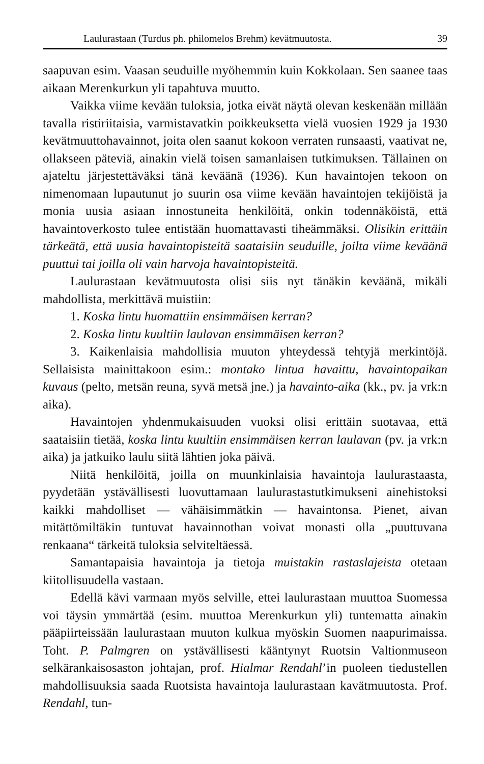Laulurastaan (Turdus ph. philomelos Brehm) kevätmuutosta. 39
saapuvan esim. Vaasan seuduille myöhemmin kuin Kokkolaan. Sen saanee taas aikaan Merenkurkun yli tapahtuva muutto.
Vaikka viime kevään tuloksia, jotka eivät näytä olevan keskenään millään tavalla ristiriitaisia, varmistavatkin poikkeuksetta vielä vuosien 1929 ja 1930 kevätmuuttohavainnot, joita olen saanut kokoon verraten runsaasti, vaativat ne, ollakseen päteviä, ainakin vielä toisen samanlaisen tutkimuksen. Tällainen on ajateltu järjestettäväksi tänä keväänä (1936). Kun havaintojen tekoon on nimenomaan lupautunut jo suurin osa viime kevään havaintojen tekijöistä ja monia uusia asiaan innostuneita henkilöitä, onkin todennäköistä, että havaintoverkosto tulee entistään huomattavasti tiheämmäksi. Olisikin erittäin tärkeätä, että uusia havaintopisteitä saataisiin seuduille, joilta viime keväänä puuttui tai joilla oli vain harvoja havaintopisteitä.
Laulurastaan kevätmuutosta olisi siis nyt tänäkin keväänä, mikäli mahdollista, merkittävä muistiin:
1. Koska lintu huomattiin ensimmäisen kerran?
2. Koska lintu kuultiin laulavan ensimmäisen kerran?
3. Kaikenlaisia mahdollisia muuton yhteydessä tehtyjä merkintöjä. Sellaisista mainittakoon esim.: montako lintua havaittu, havaintopaikan kuvaus (pelto, metsän reuna, syvä metsä jne.) ja havainto-aika (kk., pv. ja vrk:n aika).
Havaintojen yhdenmukaisuuden vuoksi olisi erittäin suotavaa, että saataisiin tietää, koska lintu kuultiin ensimmäisen kerran laulavan (pv. ja vrk:n aika) ja jatkuiko laulu siitä lähtien joka päivä.
Niitä henkilöitä, joilla on muunkinlaisia havaintoja laulurastaasta, pyydetään ystävällisesti luovuttamaan laulurastastutkimukseni ainehistoksi kaikki mahdolliset — vähäisimmätkin — havaintonsa. Pienet, aivan mitättömiltäkin tuntuvat havainnothan voivat monasti olla „puuttuvana renkaana“ tärkeitä tuloksia selviteltäessä.
Samantapaisia havaintoja ja tietoja muistakin rastaslajeista otetaan kiitollisuudella vastaan.
Edellä kävi varmaan myös selville, ettei laulurastaan muuttoa Suomessa voi täysin ymmärtää (esim. muuttoa Merenkurkun yli) tuntematta ainakin pääpiirteissään laulurastaan muuton kulkua myöskin Suomen naapurimaissa. Toht. P. Palmgren on ystävällisesti kääntynyt Ruotsin Valtionmuseon selkärankaisosaston johtajan, prof. Hialmar Rendahl’in puoleen tiedustellen mahdollisuuksia saada Ruotsista havaintoja laulurastaan kavätmuutosta. Prof. Rendahl, tun-